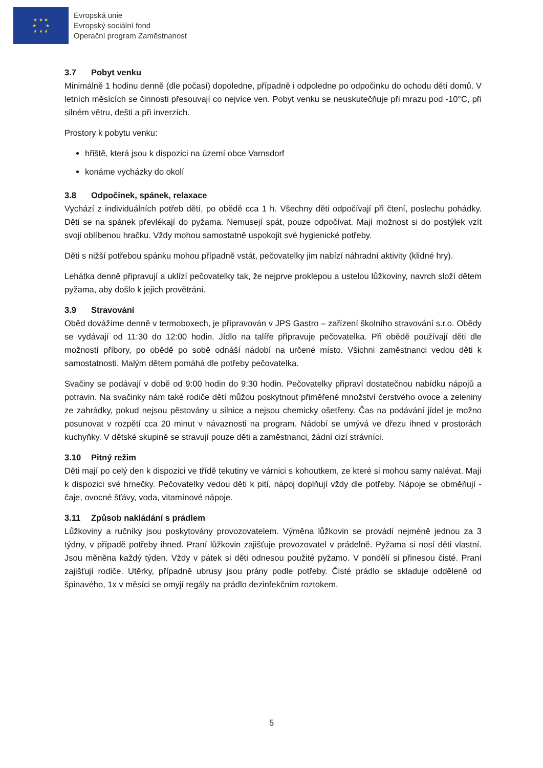★ ★ ★
★ ★
★ ★ ★
Evropská unie
Evropský sociální fond
Operační program Zaměstnanost
3.7 Pobyt venku
Minimálně 1 hodinu denně (dle počasí) dopoledne, případně i odpoledne po odpočinku do ochodu dětí domů. V letních měsících se činnosti přesouvají co nejvíce ven. Pobyt venku se neuskutečňuje při mrazu pod -10°C, při silném větru, dešti a při inverzích.
Prostory k pobytu venku:
hřiště, která jsou k dispozici na území obce Varnsdorf
konáme vycházky do okolí
3.8 Odpočinek, spánek, relaxace
Vychází z individuálních potřeb dětí, po obědě cca 1 h. Všechny děti odpočívají při čtení, poslechu pohádky. Děti se na spánek převlékají do pyžama. Nemusejí spát, pouze odpočívat. Mají možnost si do postýlek vzít svoji oblíbenou hračku. Vždy mohou samostatně uspokojit své hygienické potřeby.
Děti s nižší potřebou spánku mohou případně vstát, pečovatelky jim nabízí náhradní aktivity (klidné hry).
Lehátka denně připravují a uklízí pečovatelky tak, že nejprve proklepou a ustelou lůžkoviny, navrch složí dětem pyžama, aby došlo k jejich provětrání.
3.9 Stravování
Oběd dovážíme denně v termoboxech, je připravován v JPS Gastro – zařízení školního stravování s.r.o. Obědy se vydávají od 11:30 do 12:00 hodin. Jídlo na talíře připravuje pečovatelka. Při obědě používají děti dle možností příbory, po obědě po sobě odnáší nádobí na určené místo. Všichni zaměstnanci vedou děti k samostatnosti. Malým dětem pomáhá dle potřeby pečovatelka.
Svačiny se podávají v době od 9:00 hodin do 9:30 hodin. Pečovatelky připraví dostatečnou nabídku nápojů a potravin. Na svačinky nám také rodiče dětí můžou poskytnout přiměřené množství čerstvého ovoce a zeleniny ze zahrádky, pokud nejsou pěstovány u silnice a nejsou chemicky ošetřeny. Čas na podávání jídel je možno posunovat v rozpětí cca 20 minut v návaznosti na program. Nádobí se umývá ve dřezu ihned v prostorách kuchyňky. V dětské skupině se stravují pouze děti a zaměstnanci, žádní cizí strávníci.
3.10 Pitný režim
Děti mají po celý den k dispozici ve třídě tekutiny ve várnici s kohoutkem, ze které si mohou samy nalévat. Mají k dispozici své hrnečky. Pečovatelky vedou děti k pití, nápoj doplňují vždy dle potřeby. Nápoje se obměňují - čaje, ovocné šťávy, voda, vitamínové nápoje.
3.11 Způsob nakládání s prádlem
Lůžkoviny a ručníky jsou poskytovány provozovatelem. Výměna lůžkovin se provádí nejméně jednou za 3 týdny, v případě potřeby ihned. Praní lůžkovin zajišťuje provozovatel v prádelně. Pyžama si nosí děti vlastní. Jsou měněna každý týden. Vždy v pátek si děti odnesou použité pyžamo. V pondělí si přinesou čisté. Praní zajišťují rodiče. Utěrky, případně ubrusy jsou prány podle potřeby. Čisté prádlo se skladuje odděleně od špinavého, 1x v měsíci se omyjí regály na prádlo dezinfekčním roztokem.
5